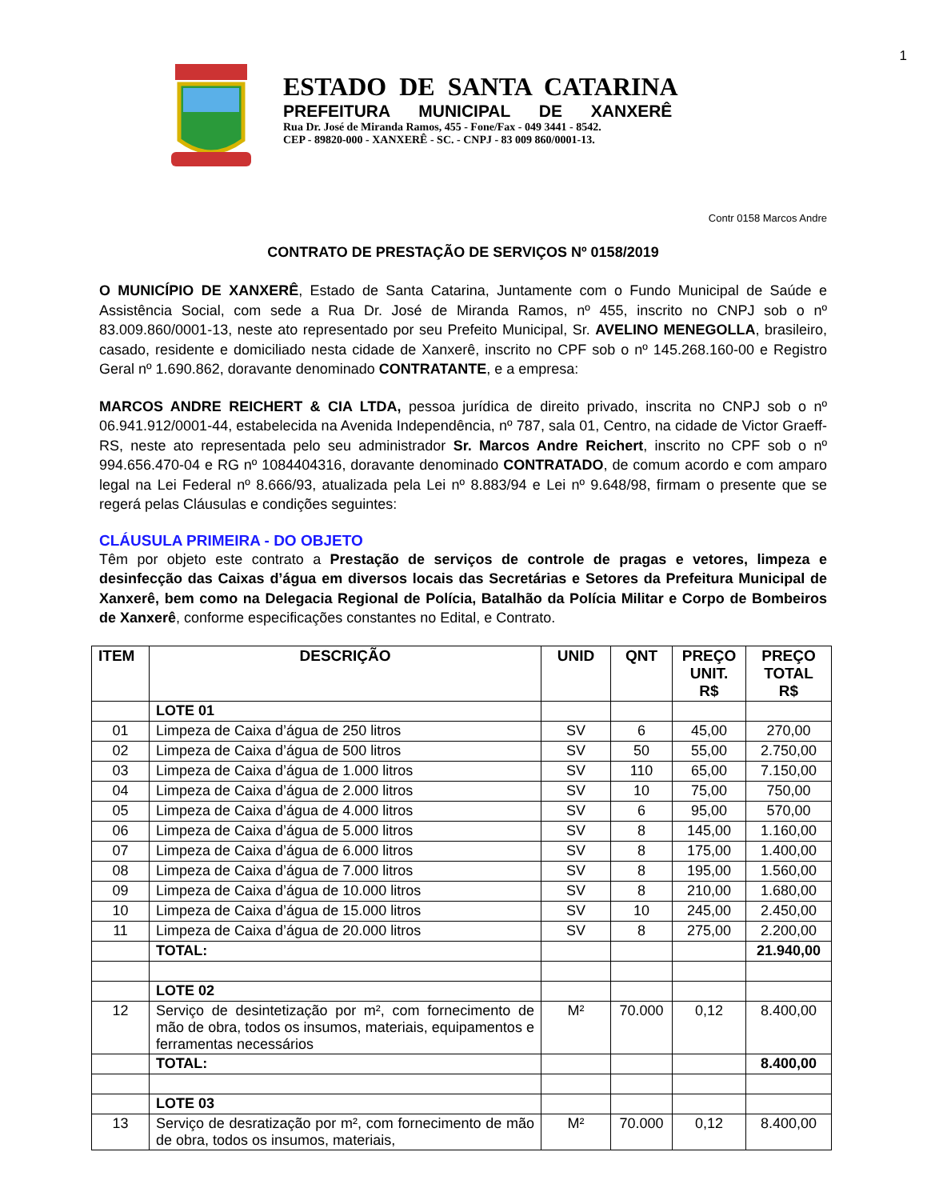1
ESTADO DE SANTA CATARINA
PREFEITURA MUNICIPAL DE XANXERÊ
Rua Dr. José de Miranda Ramos, 455 - Fone/Fax - 049 3441 - 8542.
CEP - 89820-000 - XANXERÊ - SC. - CNPJ - 83 009 860/0001-13.
Contr 0158 Marcos Andre
CONTRATO DE PRESTAÇÃO DE SERVIÇOS Nº 0158/2019
O MUNICÍPIO DE XANXERÊ, Estado de Santa Catarina, Juntamente com o Fundo Municipal de Saúde e Assistência Social, com sede a Rua Dr. José de Miranda Ramos, nº 455, inscrito no CNPJ sob o nº 83.009.860/0001-13, neste ato representado por seu Prefeito Municipal, Sr. AVELINO MENEGOLLA, brasileiro, casado, residente e domiciliado nesta cidade de Xanxerê, inscrito no CPF sob o nº 145.268.160-00 e Registro Geral nº 1.690.862, doravante denominado CONTRATANTE, e a empresa:
MARCOS ANDRE REICHERT & CIA LTDA, pessoa jurídica de direito privado, inscrita no CNPJ sob o nº 06.941.912/0001-44, estabelecida na Avenida Independência, nº 787, sala 01, Centro, na cidade de Victor Graeff-RS, neste ato representada pelo seu administrador Sr. Marcos Andre Reichert, inscrito no CPF sob o nº 994.656.470-04 e RG nº 1084404316, doravante denominado CONTRATADO, de comum acordo e com amparo legal na Lei Federal nº 8.666/93, atualizada pela Lei nº 8.883/94 e Lei nº 9.648/98, firmam o presente que se regerá pelas Cláusulas e condições seguintes:
CLÁUSULA PRIMEIRA - DO OBJETO
Têm por objeto este contrato a Prestação de serviços de controle de pragas e vetores, limpeza e desinfecção das Caixas d’água em diversos locais das Secretárias e Setores da Prefeitura Municipal de Xanxerê, bem como na Delegacia Regional de Polícia, Batalhão da Polícia Militar e Corpo de Bombeiros de Xanxerê, conforme especificações constantes no Edital, e Contrato.
| ITEM | DESCRIÇÃO | UNID | QNT | PREÇO UNIT. R$ | PREÇO TOTAL R$ |
| --- | --- | --- | --- | --- | --- |
| | LOTE 01 | | | | |
| 01 | Limpeza de Caixa d’água de 250 litros | SV | 6 | 45,00 | 270,00 |
| 02 | Limpeza de Caixa d’água de 500 litros | SV | 50 | 55,00 | 2.750,00 |
| 03 | Limpeza de Caixa d’água de 1.000 litros | SV | 110 | 65,00 | 7.150,00 |
| 04 | Limpeza de Caixa d’água de 2.000 litros | SV | 10 | 75,00 | 750,00 |
| 05 | Limpeza de Caixa d’água de 4.000 litros | SV | 6 | 95,00 | 570,00 |
| 06 | Limpeza de Caixa d’água de 5.000 litros | SV | 8 | 145,00 | 1.160,00 |
| 07 | Limpeza de Caixa d’água de 6.000 litros | SV | 8 | 175,00 | 1.400,00 |
| 08 | Limpeza de Caixa d’água de 7.000 litros | SV | 8 | 195,00 | 1.560,00 |
| 09 | Limpeza de Caixa d’água de 10.000 litros | SV | 8 | 210,00 | 1.680,00 |
| 10 | Limpeza de Caixa d’água de 15.000 litros | SV | 10 | 245,00 | 2.450,00 |
| 11 | Limpeza de Caixa d’água de 20.000 litros | SV | 8 | 275,00 | 2.200,00 |
| | TOTAL: | | | | 21.940,00 |
| | LOTE 02 | | | | |
| 12 | Serviço de desintetização por m², com fornecimento de mão de obra, todos os insumos, materiais, equipamentos e ferramentas necessários | M² | 70.000 | 0,12 | 8.400,00 |
| | TOTAL: | | | | 8.400,00 |
| | LOTE 03 | | | | |
| 13 | Serviço de desratização por m², com fornecimento de mão de obra, todos os insumos, materiais, | M² | 70.000 | 0,12 | 8.400,00 |